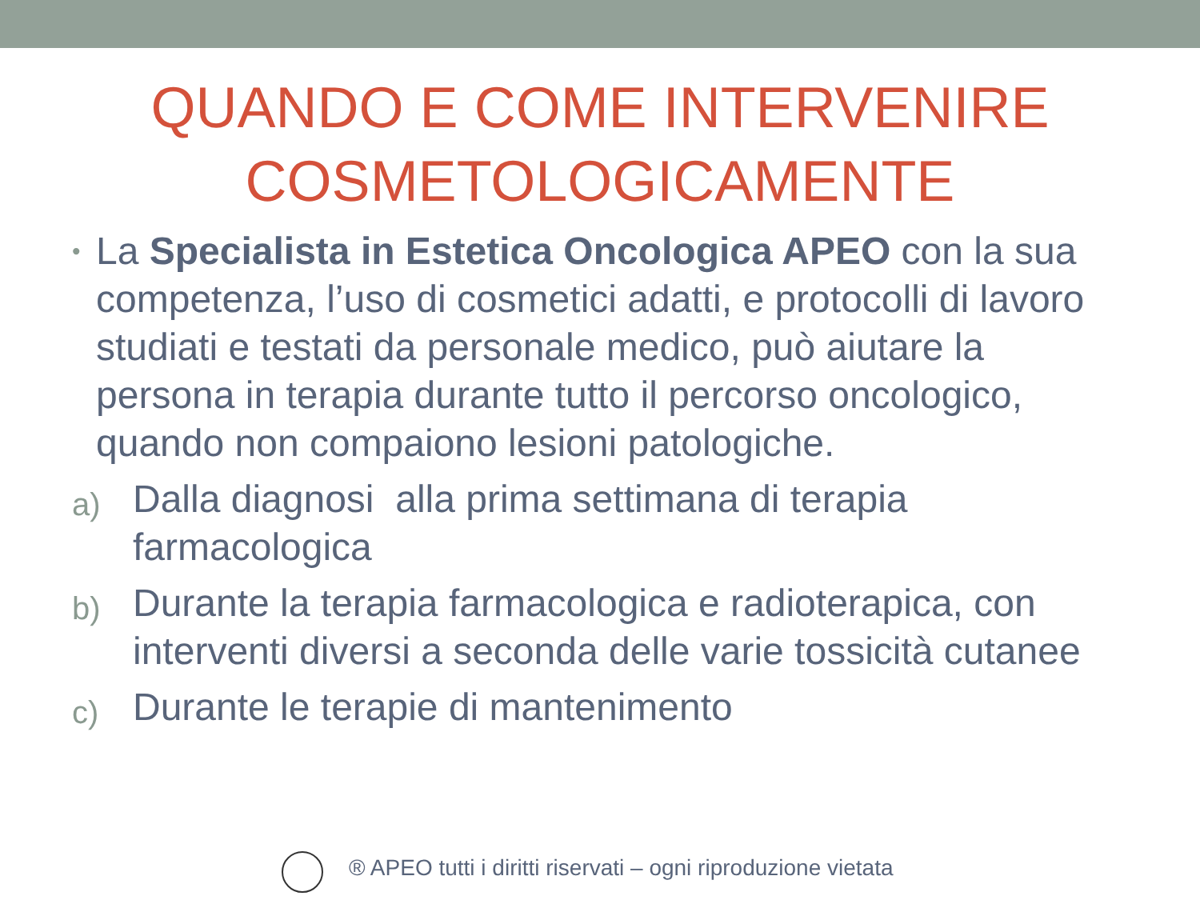QUANDO E COME INTERVENIRE
COSMETOLOGICAMENTE
•
La Specialista in Estetica Oncologica APEO con la sua competenza, l’uso di cosmetici adatti, e protocolli di lavoro studiati e testati da personale medico, può aiutare la persona in terapia durante tutto il percorso oncologico, quando non compaiono lesioni patologiche.
a)
Dalla diagnosi alla prima settimana di terapia farmacologica
b)
Durante la terapia farmacologica e radioterapica, con interventi diversi a seconda delle varie tossicità cutanee
c)
Durante le terapie di mantenimento
® APEO tutti i diritti riservati – ogni riproduzione vietata